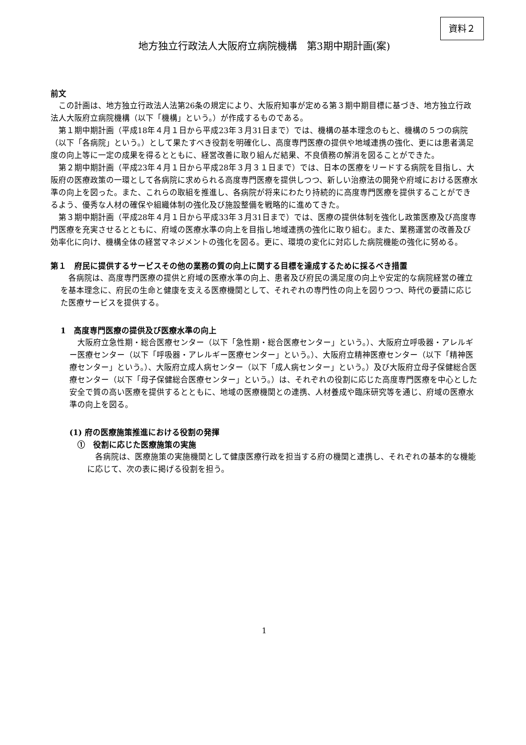資料２
地方独立行政法人大阪府立病院機構　第3期中期計画(案)
前文
この計画は、地方独立行政法人法第26条の規定により、大阪府知事が定める第３期中期目標に基づき、地方独立行政法人大阪府立病院機構（以下「機構」という。）が作成するものである。
第１期中期計画（平成18年４月１日から平成23年３月31日まで）では、機構の基本理念のもと、機構の５つの病院（以下「各病院」という。）として果たすべき役割を明確化し、高度専門医療の提供や地域連携の強化、更には患者満足度の向上等に一定の成果を得るとともに、経営改善に取り組んだ結果、不良債務の解消を図ることができた。
第２期中期計画（平成23年４月１日から平成28年３月３１日まで）では、日本の医療をリードする病院を目指し、大阪府の医療政策の一環として各病院に求められる高度専門医療を提供しつつ、新しい治療法の開発や府域における医療水準の向上を図った。また、これらの取組を推進し、各病院が将来にわたり持続的に高度専門医療を提供することができるよう、優秀な人材の確保や組織体制の強化及び施設整備を戦略的に進めてきた。
第３期中期計画（平成28年４月１日から平成33年３月31日まで）では、医療の提供体制を強化し政策医療及び高度専門医療を充実させるとともに、府域の医療水準の向上を目指し地域連携の強化に取り組む。また、業務運営の改善及び効率化に向け、機構全体の経営マネジメントの強化を図る。更に、環境の変化に対応した病院機能の強化に努める。
第１　府民に提供するサービスその他の業務の質の向上に関する目標を達成するために採るべき措置
各病院は、高度専門医療の提供と府域の医療水準の向上、患者及び府民の満足度の向上や安定的な病院経営の確立を基本理念に、府民の生命と健康を支える医療機関として、それぞれの専門性の向上を図りつつ、時代の要請に応じた医療サービスを提供する。
1　高度専門医療の提供及び医療水準の向上
大阪府立急性期・総合医療センター（以下「急性期・総合医療センター」という。）、大阪府立呼吸器・アレルギー医療センター（以下「呼吸器・アレルギー医療センター」という。）、大阪府立精神医療センター（以下「精神医療センター」という。）、大阪府立成人病センター（以下「成人病センター」という。）及び大阪府立母子保健総合医療センター（以下「母子保健総合医療センター」という。）は、それぞれの役割に応じた高度専門医療を中心とした安全で質の高い医療を提供するとともに、地域の医療機関との連携、人材養成や臨床研究等を通じ、府域の医療水準の向上を図る。
(1) 府の医療施策推進における役割の発揮
①　役割に応じた医療施策の実施
各病院は、医療施策の実施機関として健康医療行政を担当する府の機関と連携し、それぞれの基本的な機能に応じて、次の表に掲げる役割を担う。
1